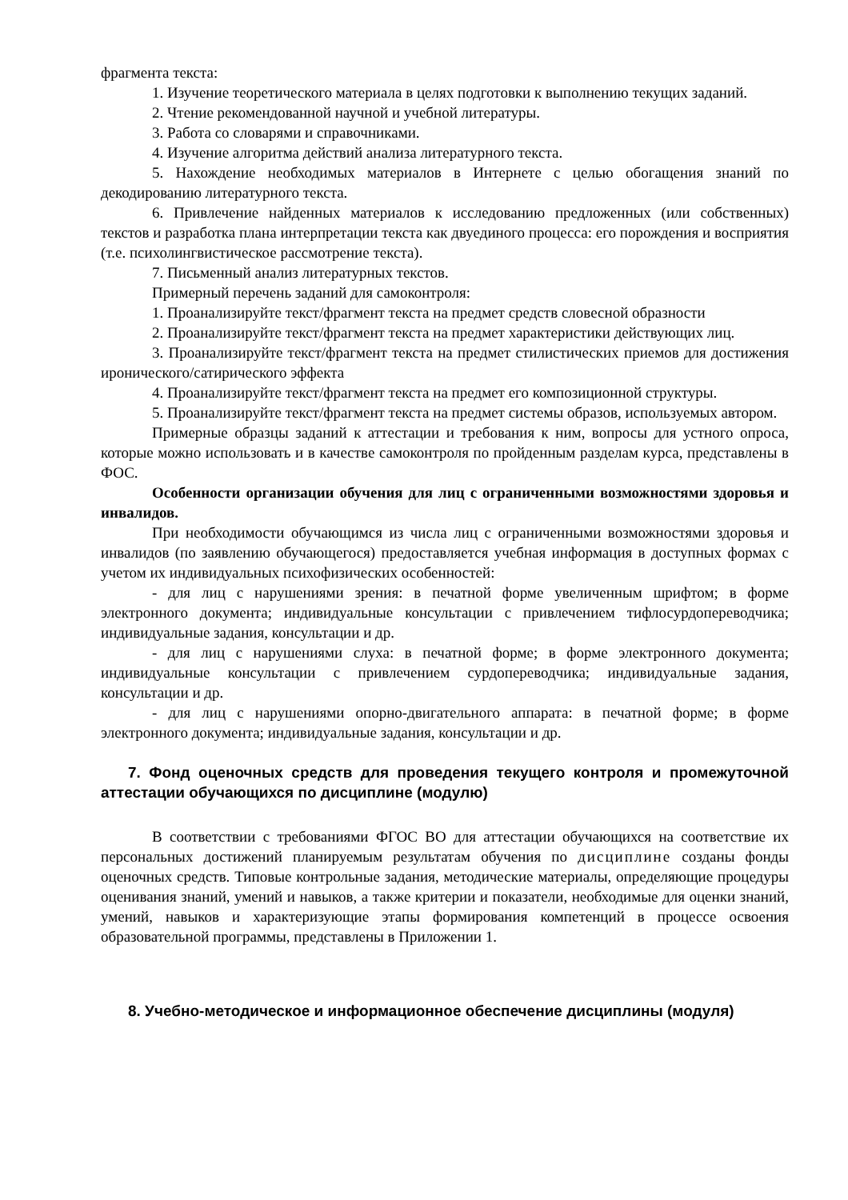фрагмента текста:
1. Изучение теоретического материала в целях подготовки к выполнению текущих заданий.
2. Чтение рекомендованной научной и учебной литературы.
3. Работа со словарями и справочниками.
4. Изучение алгоритма действий анализа литературного текста.
5. Нахождение необходимых материалов в Интернете с целью обогащения знаний по декодированию литературного текста.
6. Привлечение найденных материалов к исследованию предложенных (или собственных) текстов и разработка плана интерпретации текста как двуединого процесса: его порождения и восприятия (т.е. психолингвистическое рассмотрение текста).
7. Письменный анализ литературных текстов.
Примерный перечень заданий для самоконтроля:
1. Проанализируйте текст/фрагмент текста на предмет средств словесной образности
2. Проанализируйте текст/фрагмент текста на предмет характеристики действующих лиц.
3. Проанализируйте текст/фрагмент текста на предмет стилистических приемов для достижения иронического/сатирического эффекта
4. Проанализируйте текст/фрагмент текста на предмет его композиционной структуры.
5. Проанализируйте текст/фрагмент текста на предмет системы образов, используемых автором.
Примерные образцы заданий к аттестации и требования к ним, вопросы для устного опроса, которые можно использовать и в качестве самоконтроля по пройденным разделам курса, представлены в ФОС.
Особенности организации обучения для лиц с ограниченными возможностями здоровья и инвалидов.
При необходимости обучающимся из числа лиц с ограниченными возможностями здоровья и инвалидов (по заявлению обучающегося) предоставляется учебная информация в доступных формах с учетом их индивидуальных психофизических особенностей:
- для лиц с нарушениями зрения: в печатной форме увеличенным шрифтом; в форме электронного документа; индивидуальные консультации с привлечением тифлосурдопереводчика; индивидуальные задания, консультации и др.
- для лиц с нарушениями слуха: в печатной форме; в форме электронного документа; индивидуальные консультации с привлечением сурдопереводчика; индивидуальные задания, консультации и др.
- для лиц с нарушениями опорно-двигательного аппарата: в печатной форме; в форме электронного документа; индивидуальные задания, консультации и др.
7. Фонд оценочных средств для проведения текущего контроля и промежуточной аттестации обучающихся по дисциплине (модулю)
В соответствии с требованиями ФГОС ВО для аттестации обучающихся на соответствие их персональных достижений планируемым результатам обучения по дисциплине созданы фонды оценочных средств. Типовые контрольные задания, методические материалы, определяющие процедуры оценивания знаний, умений и навыков, а также критерии и показатели, необходимые для оценки знаний, умений, навыков и характеризующие этапы формирования компетенций в процессе освоения образовательной программы, представлены в Приложении 1.
8. Учебно-методическое и информационное обеспечение дисциплины (модуля)